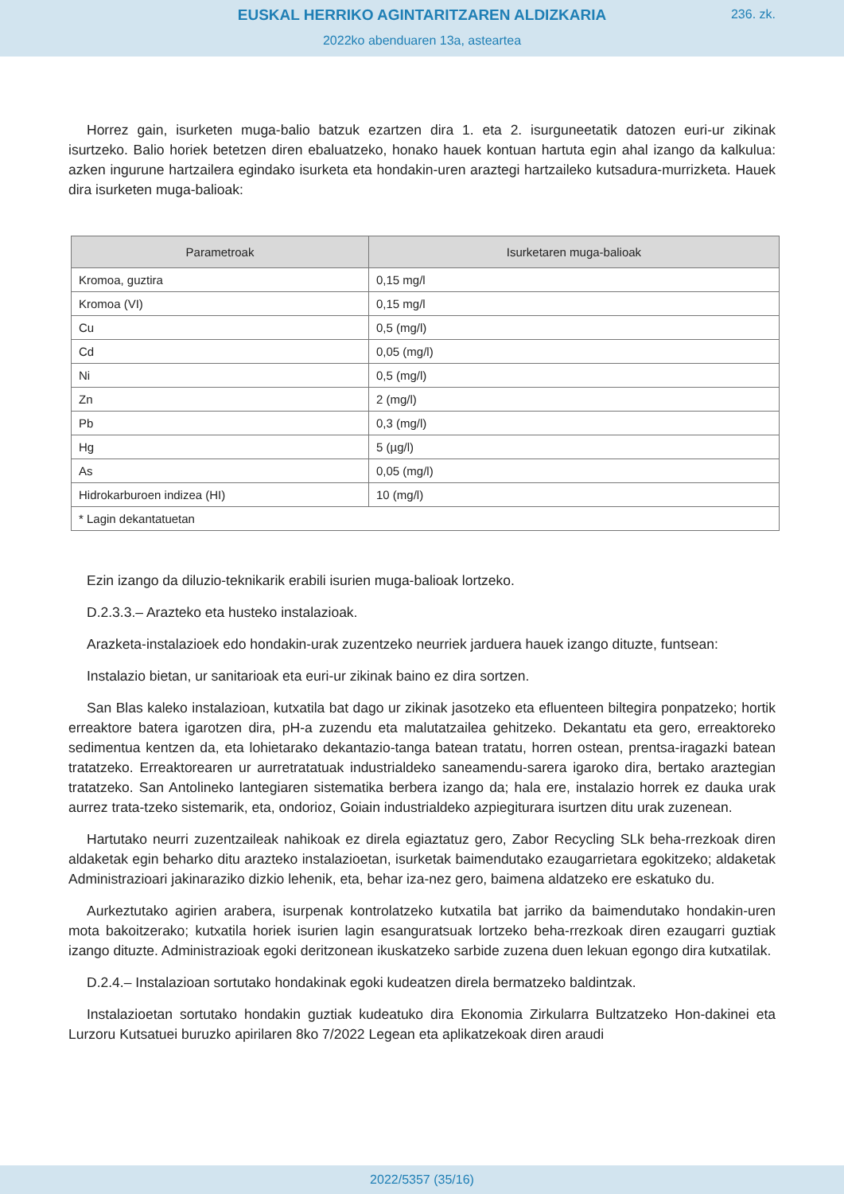EUSKAL HERRIKO AGINTARITZAREN ALDIZKARIA
236. zk.
2022ko abenduaren 13a, asteartea
Horrez gain, isurketen muga-balio batzuk ezartzen dira 1. eta 2. isurguneetatik datozen euri-ur zikinak isurtzeko. Balio horiek betetzen diren ebaluatzeko, honako hauek kontuan hartuta egin ahal izango da kalkulua: azken ingurune hartzailera egindako isurketa eta hondakin-uren araztegi hartzaileko kutsadura-murrizketa. Hauek dira isurketen muga-balioak:
| Parametroak | Isurketaren muga-balioak |
| --- | --- |
| Kromoa, guztira | 0,15 mg/l |
| Kromoa (VI) | 0,15 mg/l |
| Cu | 0,5 (mg/l) |
| Cd | 0,05 (mg/l) |
| Ni | 0,5 (mg/l) |
| Zn | 2 (mg/l) |
| Pb | 0,3 (mg/l) |
| Hg | 5 (µg/l) |
| As | 0,05 (mg/l) |
| Hidrokarburoen indizea (HI) | 10 (mg/l) |
| * Lagin dekantatuetan | |
Ezin izango da diluzio-teknikarik erabili isurien muga-balioak lortzeko.
D.2.3.3.– Arazteko eta husteko instalazioak.
Arazketa-instalazioek edo hondakin-urak zuzentzeko neurriek jarduera hauek izango dituzte, funtsean:
Instalazio bietan, ur sanitarioak eta euri-ur zikinak baino ez dira sortzen.
San Blas kaleko instalazioan, kutxatila bat dago ur zikinak jasotzeko eta efluenteen biltegira ponpatzeko; hortik erreaktore batera igarotzen dira, pH-a zuzendu eta malutatzailea gehitzeko. Dekantatu eta gero, erreaktoreko sedimentua kentzen da, eta lohietarako dekantazio-tanga batean tratatu, horren ostean, prentsa-iragazki batean tratatzeko. Erreaktorearen ur aurretratatuak industrialdeko saneamendu-sarera igaroko dira, bertako araztegian tratatzeko. San Antolineko lantegiaren sistematika berbera izango da; hala ere, instalazio horrek ez dauka urak aurrez trata-tzeko sistemarik, eta, ondorioz, Goiain industrialdeko azpiegiturara isurtzen ditu urak zuzenean.
Hartutako neurri zuzentzaileak nahikoak ez direla egiaztatuz gero, Zabor Recycling SLk beha-rrezkoak diren aldaketak egin beharko ditu arazteko instalazioetan, isurketak baimendutako ezaugarrietara egokitzeko; aldaketak Administrazioari jakinaraziko dizkio lehenik, eta, behar iza-nez gero, baimena aldatzeko ere eskatuko du.
Aurkeztutako agirien arabera, isurpenak kontrolatzeko kutxatila bat jarriko da baimendutako hondakin-uren mota bakoitzerako; kutxatila horiek isurien lagin esanguratsuak lortzeko beha-rrezkoak diren ezaugarri guztiak izango dituzte. Administrazioak egoki deritzonean ikuskatzeko sarbide zuzena duen lekuan egongo dira kutxatilak.
D.2.4.– Instalazioan sortutako hondakinak egoki kudeatzen direla bermatzeko baldintzak.
Instalazioetan sortutako hondakin guztiak kudeatuko dira Ekonomia Zirkularra Bultzatzeko Hon-dakinei eta Lurzoru Kutsatuei buruzko apirilaren 8ko 7/2022 Legean eta aplikatzekoak diren araudi
2022/5357 (35/16)